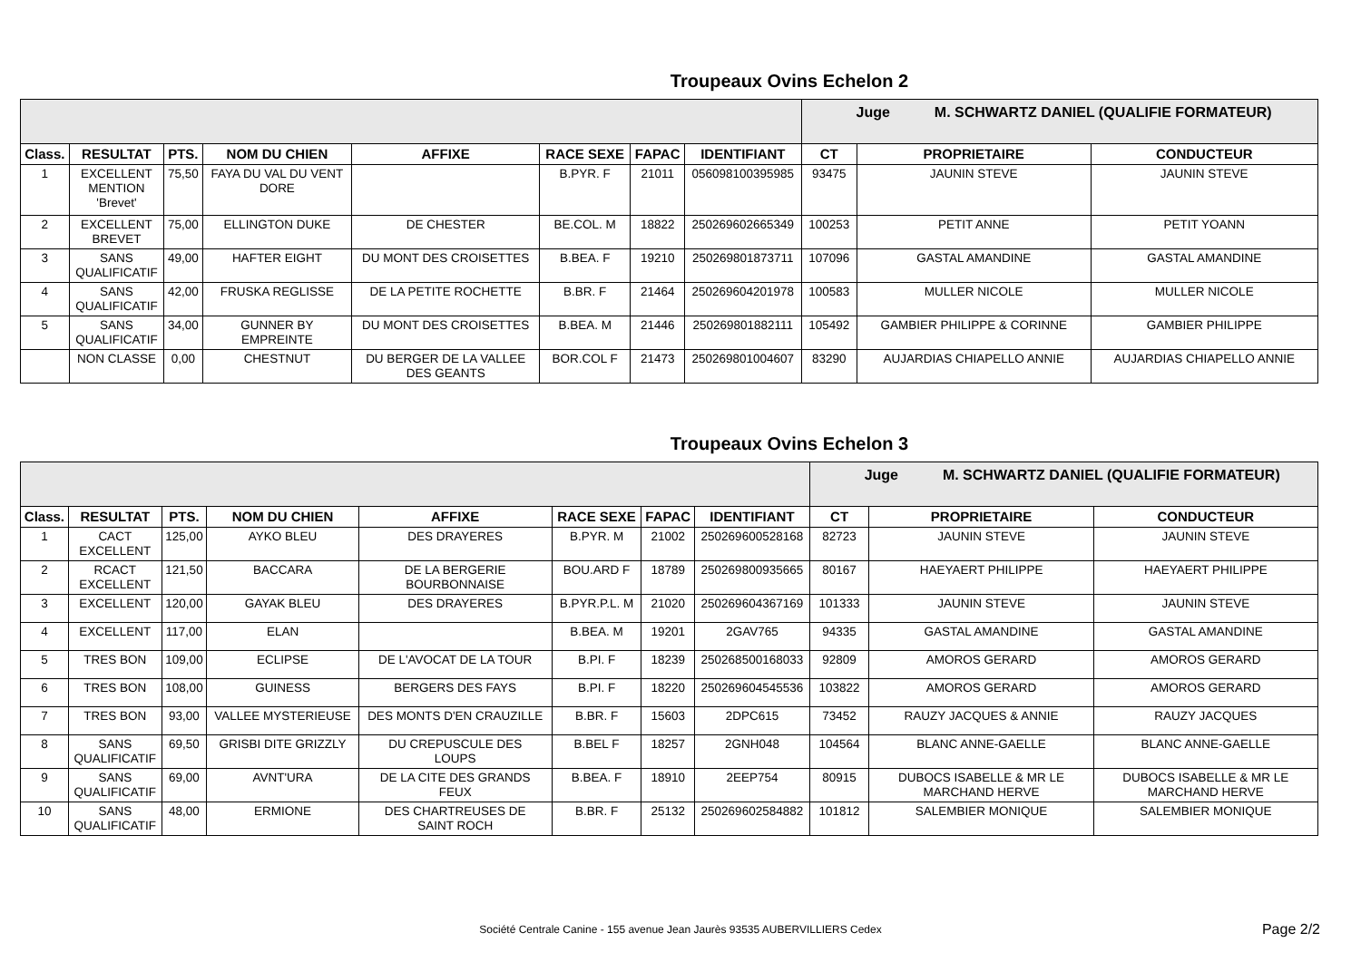Troupeaux Ovins Echelon 2
| | | | | | | | | Juge M. SCHWARTZ DANIEL (QUALIFIE FORMATEUR) | | |
| Class. | RESULTAT | PTS. | NOM DU CHIEN | AFFIXE | RACE SEXE | FAPAC | IDENTIFIANT | CT | PROPRIETAIRE | CONDUCTEUR |
| 1 | EXCELLENT MENTION 'Brevet' | 75,50 | FAYA DU VAL DU VENT DORE | | B.PYR. F | 21011 | 056098100395985 | 93475 | JAUNIN STEVE | JAUNIN STEVE |
| 2 | EXCELLENT BREVET | 75,00 | ELLINGTON DUKE | DE CHESTER | BE.COL. M | 18822 | 250269602665349 | 100253 | PETIT ANNE | PETIT YOANN |
| 3 | SANS QUALIFICATIF | 49,00 | HAFTER EIGHT | DU MONT DES CROISETTES | B.BEA. F | 19210 | 250269801873711 | 107096 | GASTAL AMANDINE | GASTAL AMANDINE |
| 4 | SANS QUALIFICATIF | 42,00 | FRUSKA REGLISSE | DE LA PETITE ROCHETTE | B.BR. F | 21464 | 250269604201978 | 100583 | MULLER NICOLE | MULLER NICOLE |
| 5 | SANS QUALIFICATIF | 34,00 | GUNNER BY EMPREINTE | DU MONT DES CROISETTES | B.BEA. M | 21446 | 250269801882111 | 105492 | GAMBIER PHILIPPE & CORINNE | GAMBIER PHILIPPE |
| | NON CLASSE | 0,00 | CHESTNUT | DU BERGER DE LA VALLEE DES GEANTS | BOR.COL F | 21473 | 250269801004607 | 83290 | AUJARDIAS CHIAPELLO ANNIE | AUJARDIAS CHIAPELLO ANNIE |
Troupeaux Ovins Echelon 3
| | | | | | | | | Juge M. SCHWARTZ DANIEL (QUALIFIE FORMATEUR) | | |
| Class. | RESULTAT | PTS. | NOM DU CHIEN | AFFIXE | RACE SEXE | FAPAC | IDENTIFIANT | CT | PROPRIETAIRE | CONDUCTEUR |
| 1 | CACT EXCELLENT | 125,00 | AYKO BLEU | DES DRAYERES | B.PYR. M | 21002 | 250269600528168 | 82723 | JAUNIN STEVE | JAUNIN STEVE |
| 2 | RCACT EXCELLENT | 121,50 | BACCARA | DE LA BERGERIE BOURBONNAISE | BOU.ARD F | 18789 | 250269800935665 | 80167 | HAEYAERT PHILIPPE | HAEYAERT PHILIPPE |
| 3 | EXCELLENT | 120,00 | GAYAK BLEU | DES DRAYERES | B.PYR.P.L. M | 21020 | 250269604367169 | 101333 | JAUNIN STEVE | JAUNIN STEVE |
| 4 | EXCELLENT | 117,00 | ELAN | | B.BEA. M | 19201 | 2GAV765 | 94335 | GASTAL AMANDINE | GASTAL AMANDINE |
| 5 | TRES BON | 109,00 | ECLIPSE | DE L'AVOCAT DE LA TOUR | B.PI. F | 18239 | 250268500168033 | 92809 | AMOROS GERARD | AMOROS GERARD |
| 6 | TRES BON | 108,00 | GUINESS | BERGERS DES FAYS | B.PI. F | 18220 | 250269604545536 | 103822 | AMOROS GERARD | AMOROS GERARD |
| 7 | TRES BON | 93,00 | VALLEE MYSTERIEUSE | DES MONTS D'EN CRAUZILLE | B.BR. F | 15603 | 2DPC615 | 73452 | RAUZY JACQUES & ANNIE | RAUZY JACQUES |
| 8 | SANS QUALIFICATIF | 69,50 | GRISBI DITE GRIZZLY | DU CREPUSCULE DES LOUPS | B.BEL F | 18257 | 2GNH048 | 104564 | BLANC ANNE-GAELLE | BLANC ANNE-GAELLE |
| 9 | SANS QUALIFICATIF | 69,00 | AVNT'URA | DE LA CITE DES GRANDS FEUX | B.BEA. F | 18910 | 2EEP754 | 80915 | DUBOCS ISABELLE & MR LE MARCHAND HERVE | DUBOCS ISABELLE & MR LE MARCHAND HERVE |
| 10 | SANS QUALIFICATIF | 48,00 | ERMIONE | DES CHARTREUSES DE SAINT ROCH | B.BR. F | 25132 | 250269602584882 | 101812 | SALEMBIER MONIQUE | SALEMBIER MONIQUE |
Société Centrale Canine - 155 avenue Jean Jaurès 93535 AUBERVILLIERS Cedex Page 2/2